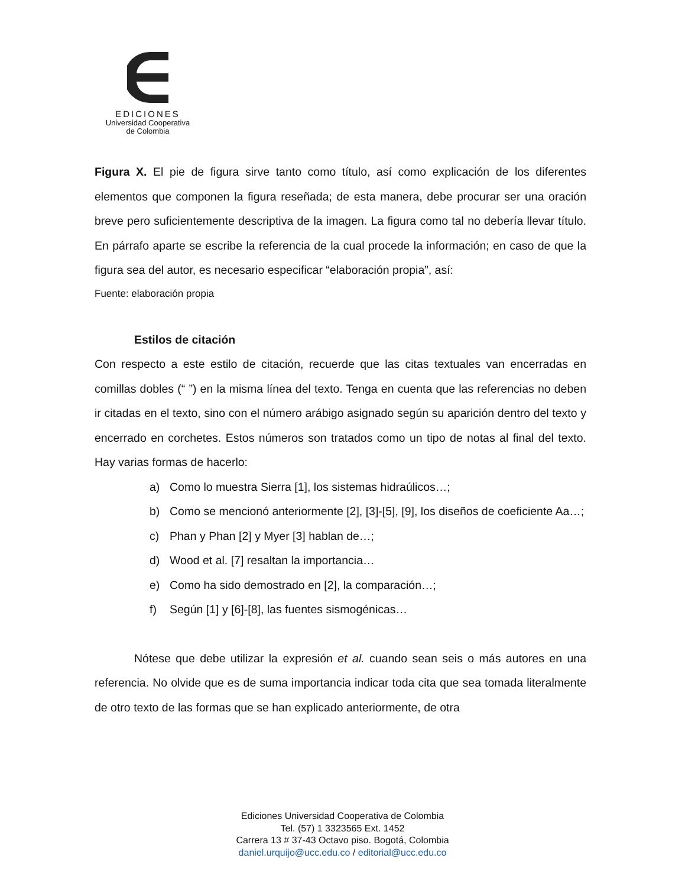EDICIONES
Universidad Cooperativa
de Colombia
Figura X. El pie de figura sirve tanto como título, así como explicación de los diferentes elementos que componen la figura reseñada; de esta manera, debe procurar ser una oración breve pero suficientemente descriptiva de la imagen. La figura como tal no debería llevar título. En párrafo aparte se escribe la referencia de la cual procede la información; en caso de que la figura sea del autor, es necesario especificar “elaboración propia”, así:
Fuente: elaboración propia
Estilos de citación
Con respecto a este estilo de citación, recuerde que las citas textuales van encerradas en comillas dobles (“ ”) en la misma línea del texto. Tenga en cuenta que las referencias no deben ir citadas en el texto, sino con el número arábigo asignado según su aparición dentro del texto y encerrado en corchetes. Estos números son tratados como un tipo de notas al final del texto. Hay varias formas de hacerlo:
a) Como lo muestra Sierra [1], los sistemas hidraúlicos…;
b) Como se mencionó anteriormente [2], [3]-[5], [9], los diseños de coeficiente Aa…;
c) Phan y Phan [2] y Myer [3] hablan de…;
d) Wood et al. [7] resaltan la importancia…
e) Como ha sido demostrado en [2], la comparación…;
f) Según [1] y [6]-[8], las fuentes sismogénicas…
Nótese que debe utilizar la expresión et al. cuando sean seis o más autores en una referencia. No olvide que es de suma importancia indicar toda cita que sea tomada literalmente de otro texto de las formas que se han explicado anteriormente, de otra
Ediciones Universidad Cooperativa de Colombia
Tel. (57) 1 3323565 Ext. 1452
Carrera 13 # 37-43 Octavo piso. Bogotá, Colombia
daniel.urquijo@ucc.edu.co / editorial@ucc.edu.co